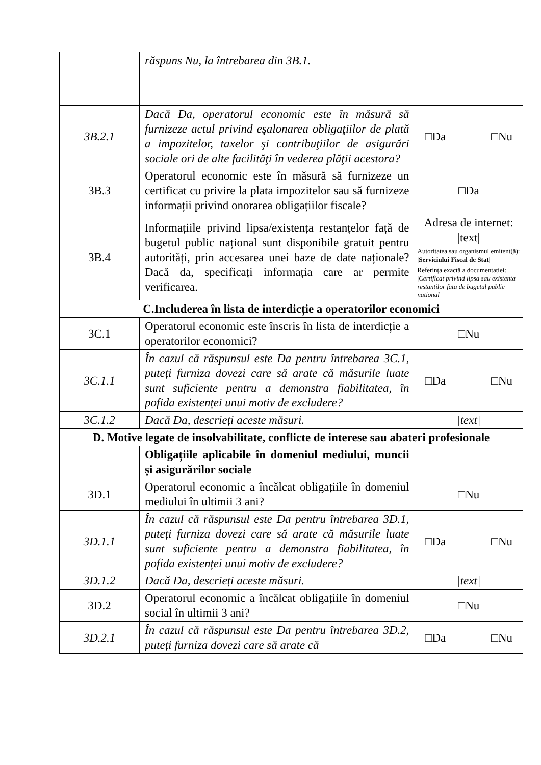| | răspuns Nu, la întrebarea din 3B.1. | |
| 3B.2.1 | Dacă Da, operatorul economic este în măsură să furnizeze actul privind eşalonarea obligaţiilor de plată a impozitelor, taxelor şi contribuţiilor de asigurări sociale ori de alte facilităţi în vederea plăţii acestora? | □Da □Nu |
| 3B.3 | Operatorul economic este în măsură să furnizeze un certificat cu privire la plata impozitelor sau să furnizeze informații privind onorarea obligațiilor fiscale? | □Da |
| 3B.4 | Informațiile privind lipsa/existența restanțelor față de bugetul public național sunt disponibile gratuit pentru autorități, prin accesarea unei baze de date naționale? Dacă da, specificați informația care ar permite verificarea. | Adresa de internet: /text/ |
| | | Autoritatea sau organismul emitent(ă): / Serviciului Fiscal de Stat / |
| | | Referința exactă a documentației: / Certificat privind lipsa sau existenta restantilor fata de bugetul public national / |
| C.Includerea în lista de interdicție a operatorilor economici | | |
| 3C.1 | Operatorul economic este înscris în lista de interdicție a operatorilor economici? | □Nu |
| 3C.1.1 | În cazul că răspunsul este Da pentru întrebarea 3C.1, puteți furniza dovezi care să arate că măsurile luate sunt suficiente pentru a demonstra fiabilitatea, în pofida existenței unui motiv de excludere? | □Da □Nu |
| 3C.1.2 | Dacă Da, descrieți aceste măsuri. | /text/ |
| D. Motive legate de insolvabilitate, conflicte de interese sau abateri profesionale | | |
| | Obligațiile aplicabile în domeniul mediului, muncii și asigurărilor sociale | |
| 3D.1 | Operatorul economic a încălcat obligațiile în domeniul mediului în ultimii 3 ani? | □Nu |
| 3D.1.1 | În cazul că răspunsul este Da pentru întrebarea 3D.1, puteți furniza dovezi care să arate că măsurile luate sunt suficiente pentru a demonstra fiabilitatea, în pofida existenței unui motiv de excludere? | □Da □Nu |
| 3D.1.2 | Dacă Da, descrieți aceste măsuri. | /text/ |
| 3D.2 | Operatorul economic a încălcat obligațiile în domeniul social în ultimii 3 ani? | □Nu |
| 3D.2.1 | În cazul că răspunsul este Da pentru întrebarea 3D.2, puteți furniza dovezi care să arate că | □Da □Nu |